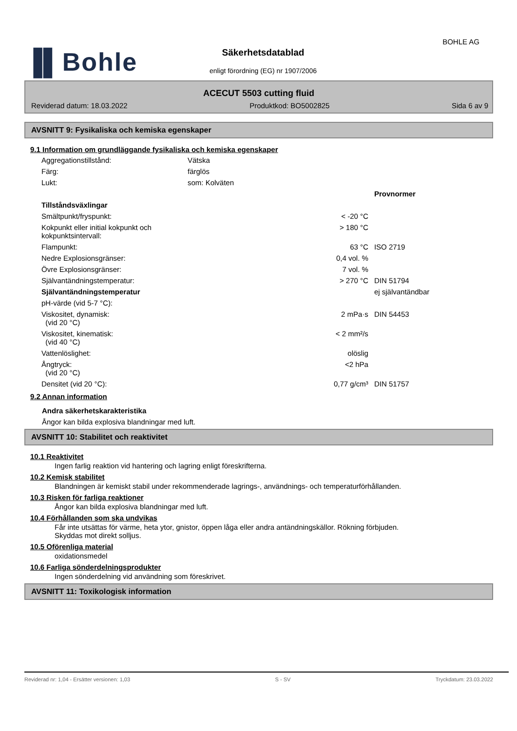▐▌Bohle
BOHLE AG
Säkerhetsdatablad
enligt förordning (EG) nr 1907/2006
ACECUT 5503 cutting fluid
Reviderad datum: 18.03.2022 Produktkod: BO5002825 Sida 6 av 9
AVSNITT 9: Fysikaliska och kemiska egenskaper
9.1 Information om grundläggande fysikaliska och kemiska egenskaper
| Aggregationstillstånd: | Vätska | | |
| Färg: | färglös | | |
| Lukt: | som: Kolväten | | |
| | | | Provnormer |
| Tillståndsväxlingar | | | |
| Smältpunkt/fryspunkt: | | < -20 °C | |
| Kokpunkt eller initial kokpunkt och kokpunktsintervall: | | > 180 °C | |
| Flampunkt: | | 63 °C | ISO 2719 |
| Nedre Explosionsgränser: | | 0,4 vol. % | |
| Övre Explosionsgränser: | | 7 vol. % | |
| Självantändningstemperatur: | | > 270 °C | DIN 51794 |
| Självantändningstemperatur | | | ej självantändbar |
| pH-värde (vid 5-7 °C): | | | |
| Viskositet, dynamisk: (vid 20 °C) | | 2 mPa·s | DIN 54453 |
| Viskositet, kinematisk: (vid 40 °C) | | < 2 mm²/s | |
| Vattenlöslighet: | | olöslig | |
| Ångtryck: (vid 20 °C) | | <2 hPa | |
| Densitet (vid 20 °C): | | 0,77 g/cm³ | DIN 51757 |
9.2 Annan information
Andra säkerhetskarakteristika
Ångor kan bilda explosiva blandningar med luft.
AVSNITT 10: Stabilitet och reaktivitet
10.1 Reaktivitet
Ingen farlig reaktion vid hantering och lagring enligt föreskrifterna.
10.2 Kemisk stabilitet
Blandningen är kemiskt stabil under rekommenderade lagrings-, användnings- och temperaturförhållanden.
10.3 Risken för farliga reaktioner
Ångor kan bilda explosiva blandningar med luft.
10.4 Förhållanden som ska undvikas
Får inte utsättas för värme, heta ytor, gnistor, öppen låga eller andra antändningskällor. Rökning förbjuden.
Skyddas mot direkt solljus.
10.5 Oförenliga material
oxidationsmedel
10.6 Farliga sönderdelningsprodukter
Ingen sönderdelning vid användning som föreskrivet.
AVSNITT 11: Toxikologisk information
Reviderad nr: 1,04 - Ersätter versionen: 1,03 S - SV Tryckdatum: 23.03.2022